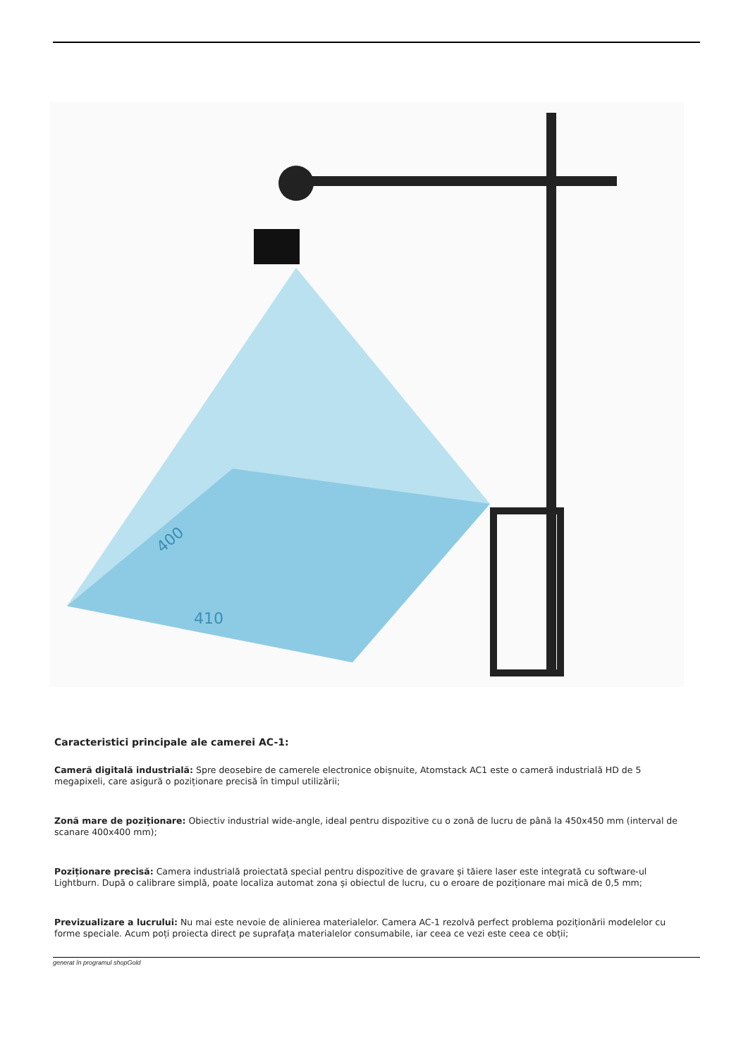400
410
Caracteristici principale ale camerei AC-1:
Cameră digitală industrială: Spre deosebire de camerele electronice obișnuite, Atomstack AC1 este o cameră industrială HD de 5 megapixeli, care asigură o poziționare precisă în timpul utilizării;
Zonă mare de poziționare: Obiectiv industrial wide-angle, ideal pentru dispozitive cu o zonă de lucru de până la 450x450 mm (interval de scanare 400x400 mm);
Poziționare precisă: Camera industrială proiectată special pentru dispozitive de gravare și tăiere laser este integrată cu software-ul Lightburn. După o calibrare simplă, poate localiza automat zona și obiectul de lucru, cu o eroare de poziționare mai mică de 0,5 mm;
Previzualizare a lucrului: Nu mai este nevoie de alinierea materialelor. Camera AC-1 rezolvă perfect problema poziționării modelelor cu forme speciale. Acum poți proiecta direct pe suprafața materialelor consumabile, iar ceea ce vezi este ceea ce obții;
generat în programul shopGold